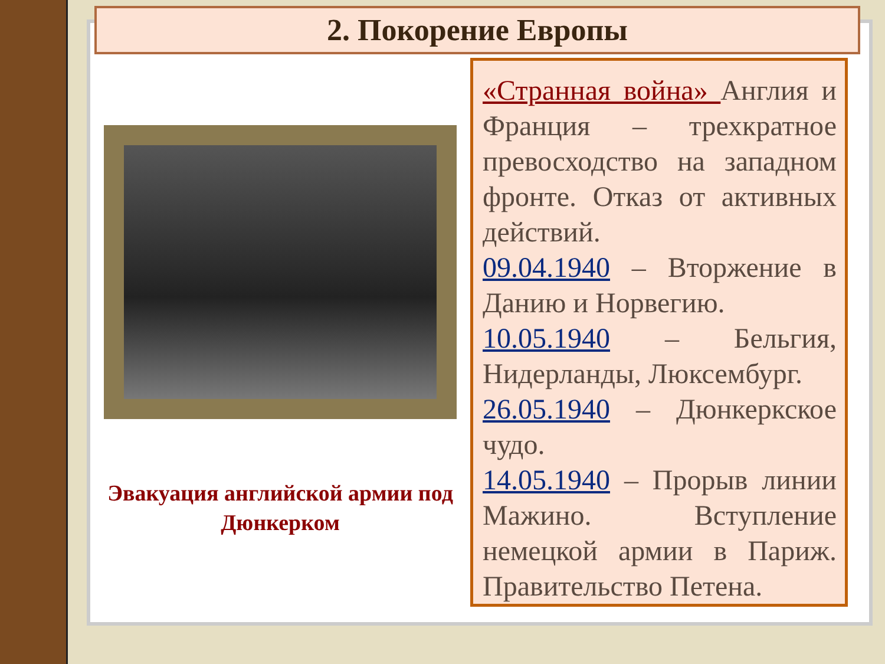2. Покорение Европы
Эвакуация английской армии под Дюнкерком
«Странная война» Англия и Франция – трехкратное превосходство на западном фронте. Отказ от активных действий.
09.04.1940 – Вторжение в Данию и Норвегию.
10.05.1940 – Бельгия, Нидерланды, Люксембург.
26.05.1940 – Дюнкеркское чудо.
14.05.1940 – Прорыв линии Мажино. Вступление немецкой армии в Париж. Правительство Петена.